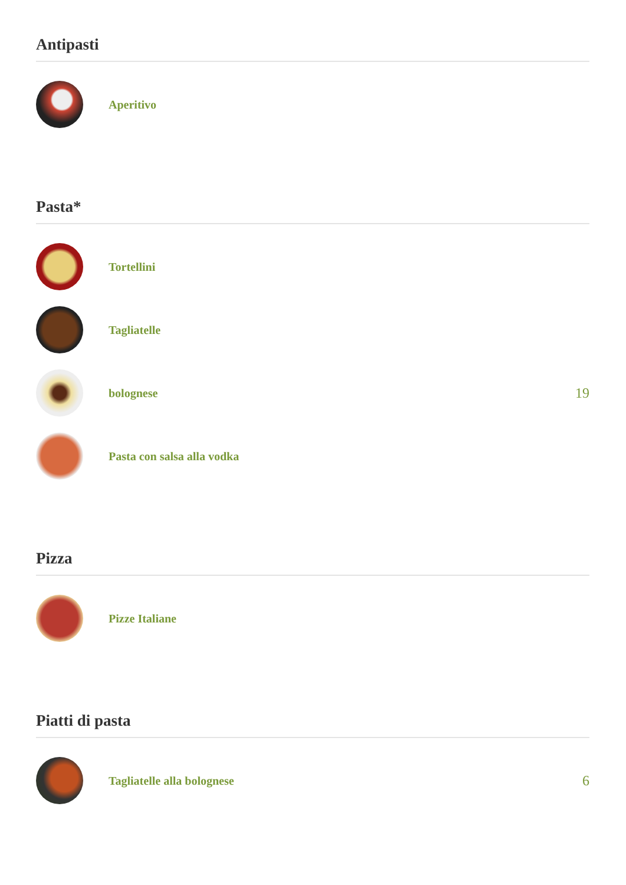Antipasti
Aperitivo
Pasta*
Tortellini
Tagliatelle
bolognese
19
Pasta con salsa alla vodka
Pizza
Pizze Italiane
Piatti di pasta
Tagliatelle alla bolognese
6